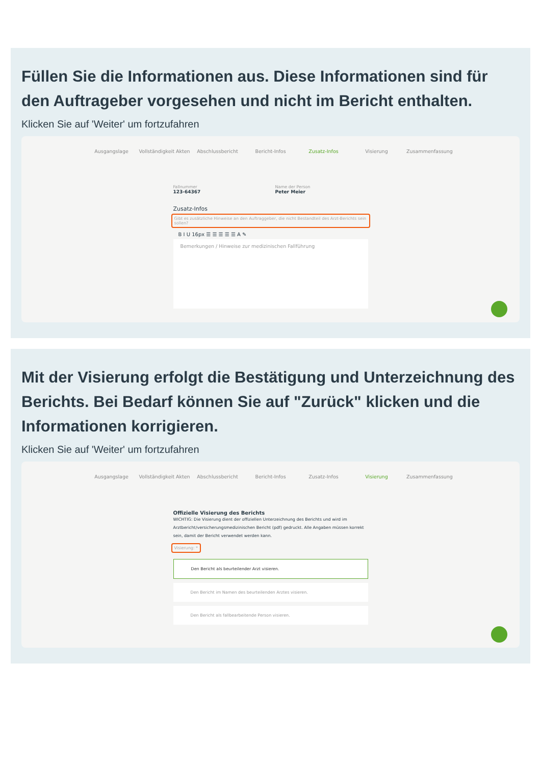Füllen Sie die Informationen aus. Diese Informationen sind für den Auftrageber vorgesehen und nicht im Bericht enthalten.
Klicken Sie auf 'Weiter' um fortzufahren
Ausgangslage Vollständigkeit Akten Abschlussbericht Bericht-Infos Zusatz-Infos Visierung Zusammenfassung
Fallnummer
123-64367
Name der Person
Peter Meier
Zusatz-Infos
Gibt es zusätzliche Hinweise an den Auftraggeber, die nicht Bestandteil des Arzt-Berichts sein sollen?
B I U 16px ☰ ☰ ☰ ☰ ☰ A ✎
Bemerkungen / Hinweise zur medizinischen Fallführung
Mit der Visierung erfolgt die Bestätigung und Unterzeichnung des Berichts. Bei Bedarf können Sie auf "Zurück" klicken und die Informationen korrigieren.
Klicken Sie auf 'Weiter' um fortzufahren
Ausgangslage Vollständigkeit Akten Abschlussbericht Bericht-Infos Zusatz-Infos Visierung Zusammenfassung
Offizielle Visierung des Berichts
WICHTIG: Die Visierung dient der offiziellen Unterzeichnung des Berichts und wird im Arztbericht/versicherungsmedizinischen Bericht (pdf) gedruckt. Alle Angaben müssen korrekt sein, damit der Bericht verwendet werden kann.
Visierung: *
Den Bericht als beurteilender Arzt visieren.
Den Bericht im Namen des beurteilenden Arztes visieren.
Den Bericht als fallbearbeitende Person visieren.